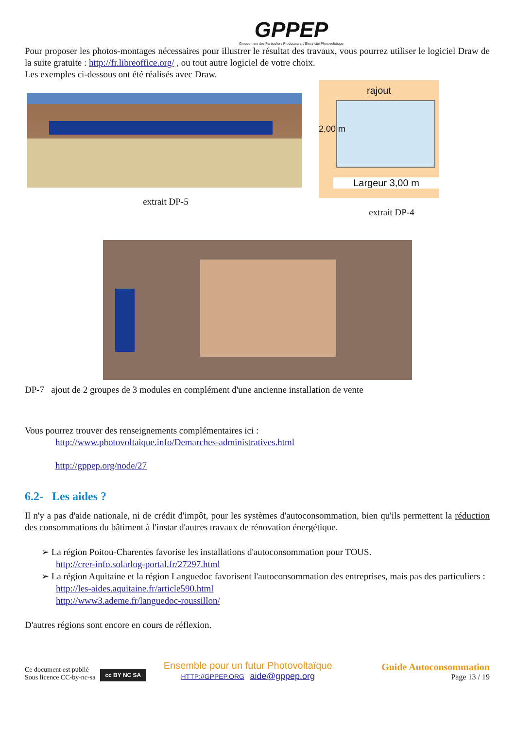GPPEP
Groupement des Particuliers Producteurs d'Electricité Photovoltaïque
Pour proposer les photos-montages nécessaires pour illustrer le résultat des travaux, vous pourrez utiliser le logiciel Draw de la suite gratuite : http://fr.libreoffice.org/ , ou tout autre logiciel de votre choix.
Les exemples ci-dessous ont été réalisés avec Draw.
extrait DP-5
rajout
Largeur 3,00 m
2,00 m
extrait DP-4
DP-7 ajout de 2 groupes de 3 modules en complément d'une ancienne installation de vente
Vous pourrez trouver des renseignements complémentaires ici :
http://www.photovoltaique.info/Demarches-administratives.html
http://gppep.org/node/27
6.2- Les aides ?
Il n'y a pas d'aide nationale, ni de crédit d'impôt, pour les systèmes d'autoconsommation, bien qu'ils permettent la réduction des consommations du bâtiment à l'instar d'autres travaux de rénovation énergétique.
➢ La région Poitou-Charentes favorise les installations d'autoconsommation pour TOUS.
http://crer-info.solarlog-portal.fr/27297.html
➢ La région Aquitaine et la région Languedoc favorisent l'autoconsommation des entreprises, mais pas des particuliers :
http://les-aides.aquitaine.fr/article590.html
http://www3.ademe.fr/languedoc-roussillon/
D'autres régions sont encore en cours de réflexion.
Ce document est publié
Sous licence CC-by-nc-sa
cc BY NC SA
Ensemble pour un futur Photovoltaïque
HTTP://GPPEP.ORG aide@gppep.org
Guide Autoconsommation
Page 13 / 19